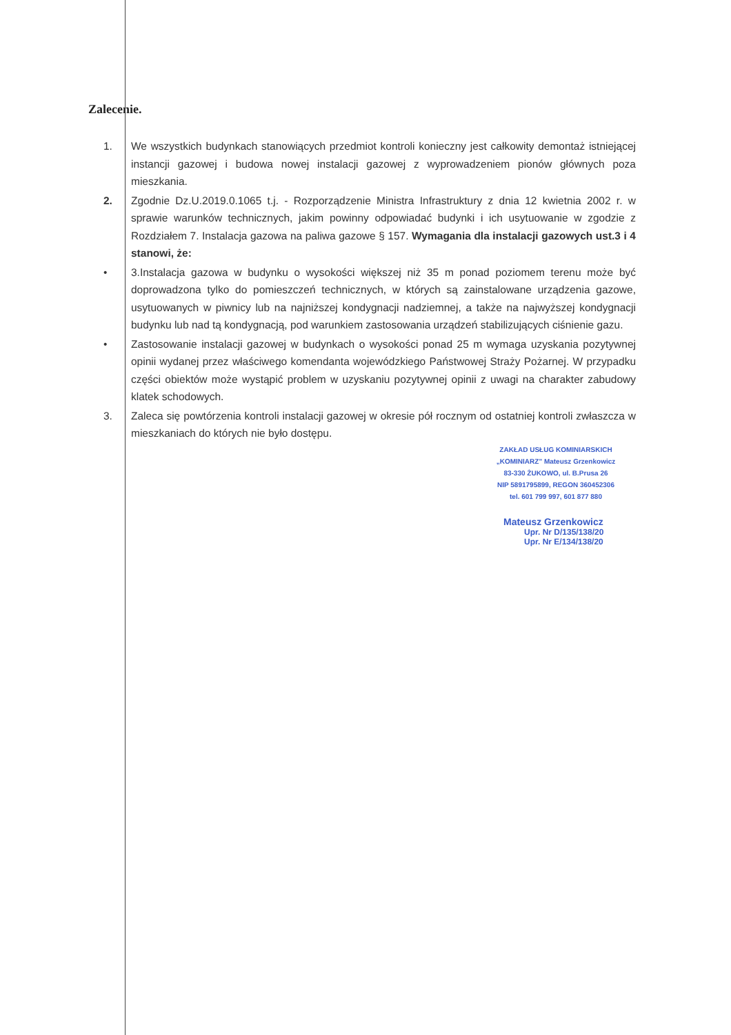Zalecenie.
1. We wszystkich budynkach stanowiących przedmiot kontroli konieczny jest całkowity demontaż istniejącej instancji gazowej i budowa nowej instalacji gazowej z wyprowadzeniem pionów głównych poza mieszkania.
2. Zgodnie Dz.U.2019.0.1065 t.j. - Rozporządzenie Ministra Infrastruktury z dnia 12 kwietnia 2002 r. w sprawie warunków technicznych, jakim powinny odpowiadać budynki i ich usytuowanie w zgodzie z Rozdziałem 7. Instalacja gazowa na paliwa gazowe § 157. Wymagania dla instalacji gazowych ust.3 i 4 stanowi, że:
• 3.Instalacja gazowa w budynku o wysokości większej niż 35 m ponad poziomem terenu może być doprowadzona tylko do pomieszczeń technicznych, w których są zainstalowane urządzenia gazowe, usytuowanych w piwnicy lub na najniższej kondygnacji nadziemnej, a także na najwyższej kondygnacji budynku lub nad tą kondygnacją, pod warunkiem zastosowania urządzeń stabilizujących ciśnienie gazu.
• Zastosowanie instalacji gazowej w budynkach o wysokości ponad 25 m wymaga uzyskania pozytywnej opinii wydanej przez właściwego komendanta wojewódzkiego Państwowej Straży Pożarnej. W przypadku części obiektów może wystąpić problem w uzyskaniu pozytywnej opinii z uwagi na charakter zabudowy klatek schodowych.
3. Zaleca się powtórzenia kontroli instalacji gazowej w okresie pół rocznym od ostatniej kontroli zwłaszcza w mieszkaniach do których nie było dostępu.
ZAKŁAD USŁUG KOMINIARSKICH
„KOMINIARZ" Mateusz Grzenkowicz
83-330 ŻUKOWO, ul. B.Prusa 26
NIP 5891795899, REGON 360452306
tel. 601 799 997, 601 877 880
Mateusz Grzenkowicz
Upr. Nr D/135/138/20
Upr. Nr E/134/138/20